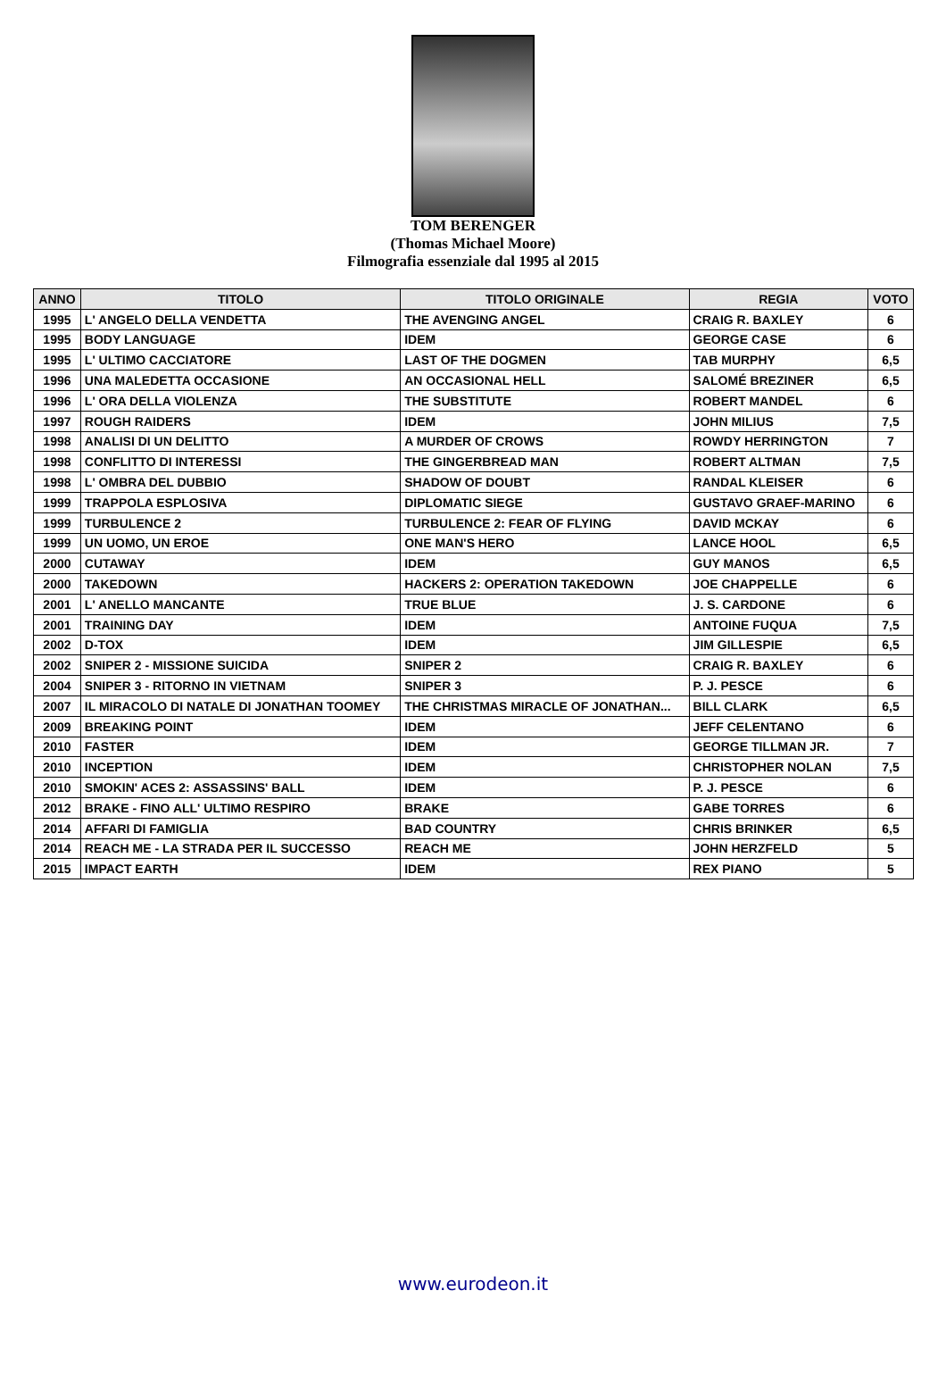TOM BERENGER
(Thomas Michael Moore)
Filmografia essenziale dal 1995 al 2015
| ANNO | TITOLO | TITOLO ORIGINALE | REGIA | VOTO |
| --- | --- | --- | --- | --- |
| 1995 | L' ANGELO DELLA VENDETTA | THE AVENGING ANGEL | CRAIG R. BAXLEY | 6 |
| 1995 | BODY LANGUAGE | IDEM | GEORGE CASE | 6 |
| 1995 | L' ULTIMO CACCIATORE | LAST OF THE DOGMEN | TAB MURPHY | 6,5 |
| 1996 | UNA MALEDETTA OCCASIONE | AN OCCASIONAL HELL | SALOMÉ BREZINER | 6,5 |
| 1996 | L' ORA DELLA VIOLENZA | THE SUBSTITUTE | ROBERT MANDEL | 6 |
| 1997 | ROUGH RAIDERS | IDEM | JOHN MILIUS | 7,5 |
| 1998 | ANALISI DI UN DELITTO | A MURDER OF CROWS | ROWDY HERRINGTON | 7 |
| 1998 | CONFLITTO DI INTERESSI | THE GINGERBREAD MAN | ROBERT ALTMAN | 7,5 |
| 1998 | L' OMBRA DEL DUBBIO | SHADOW OF DOUBT | RANDAL KLEISER | 6 |
| 1999 | TRAPPOLA ESPLOSIVA | DIPLOMATIC SIEGE | GUSTAVO GRAEF-MARINO | 6 |
| 1999 | TURBULENCE 2 | TURBULENCE 2: FEAR OF FLYING | DAVID MCKAY | 6 |
| 1999 | UN UOMO, UN EROE | ONE MAN'S HERO | LANCE HOOL | 6,5 |
| 2000 | CUTAWAY | IDEM | GUY MANOS | 6,5 |
| 2000 | TAKEDOWN | HACKERS 2: OPERATION TAKEDOWN | JOE CHAPPELLE | 6 |
| 2001 | L' ANELLO MANCANTE | TRUE BLUE | J. S. CARDONE | 6 |
| 2001 | TRAINING DAY | IDEM | ANTOINE FUQUA | 7,5 |
| 2002 | D-TOX | IDEM | JIM GILLESPIE | 6,5 |
| 2002 | SNIPER 2 - MISSIONE SUICIDA | SNIPER 2 | CRAIG R. BAXLEY | 6 |
| 2004 | SNIPER 3 - RITORNO IN VIETNAM | SNIPER 3 | P. J. PESCE | 6 |
| 2007 | IL MIRACOLO DI NATALE DI JONATHAN TOOMEY | THE CHRISTMAS MIRACLE OF JONATHAN... | BILL CLARK | 6,5 |
| 2009 | BREAKING POINT | IDEM | JEFF CELENTANO | 6 |
| 2010 | FASTER | IDEM | GEORGE TILLMAN JR. | 7 |
| 2010 | INCEPTION | IDEM | CHRISTOPHER NOLAN | 7,5 |
| 2010 | SMOKIN' ACES 2: ASSASSINS' BALL | IDEM | P. J. PESCE | 6 |
| 2012 | BRAKE - FINO ALL' ULTIMO RESPIRO | BRAKE | GABE TORRES | 6 |
| 2014 | AFFARI DI FAMIGLIA | BAD COUNTRY | CHRIS BRINKER | 6,5 |
| 2014 | REACH ME - LA STRADA PER IL SUCCESSO | REACH ME | JOHN HERZFELD | 5 |
| 2015 | IMPACT EARTH | IDEM | REX PIANO | 5 |
www.eurodeon.it